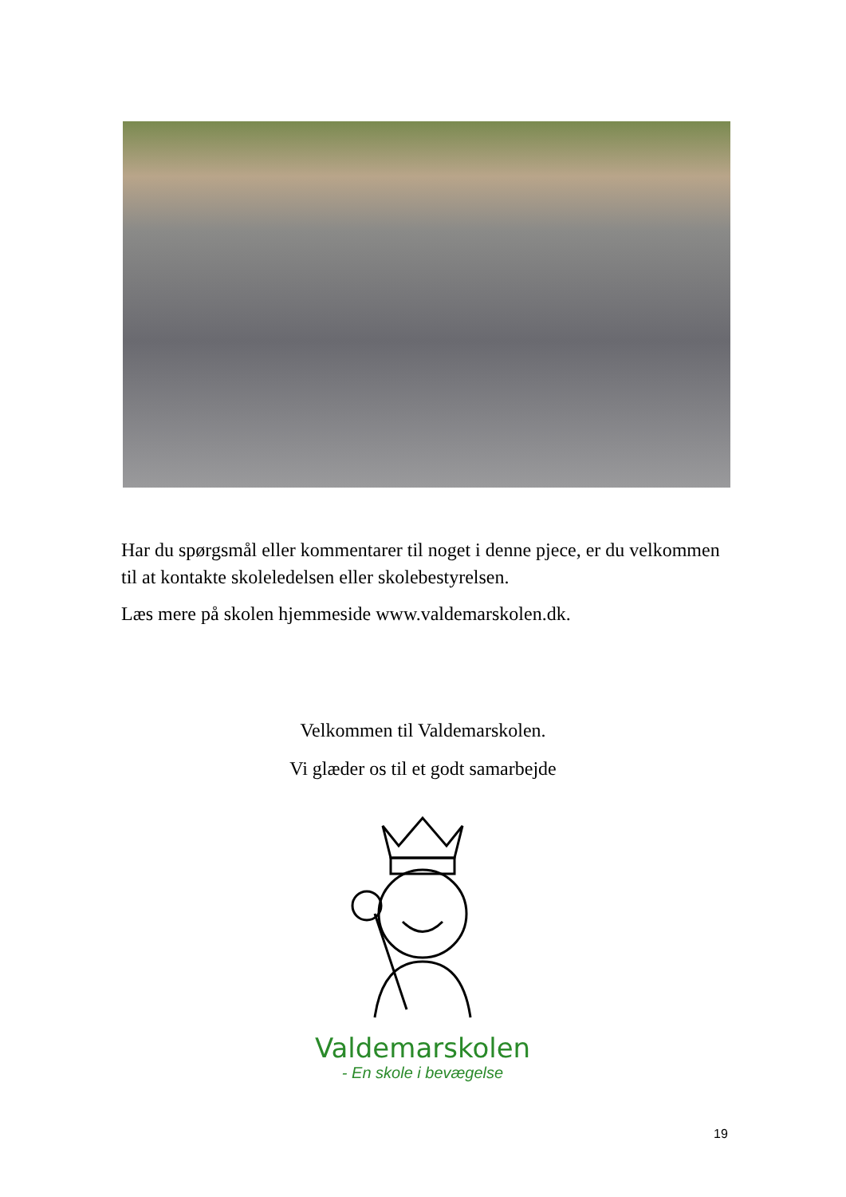Har du spørgsmål eller kommentarer til noget i denne pjece, er du velkommen til at kontakte skoleledelsen eller skolebestyrelsen.
Læs mere på skolen hjemmeside www.valdemarskolen.dk.
Velkommen til Valdemarskolen.
Vi glæder os til et godt samarbejde
Valdemarskolen
- En skole i bevægelse
19